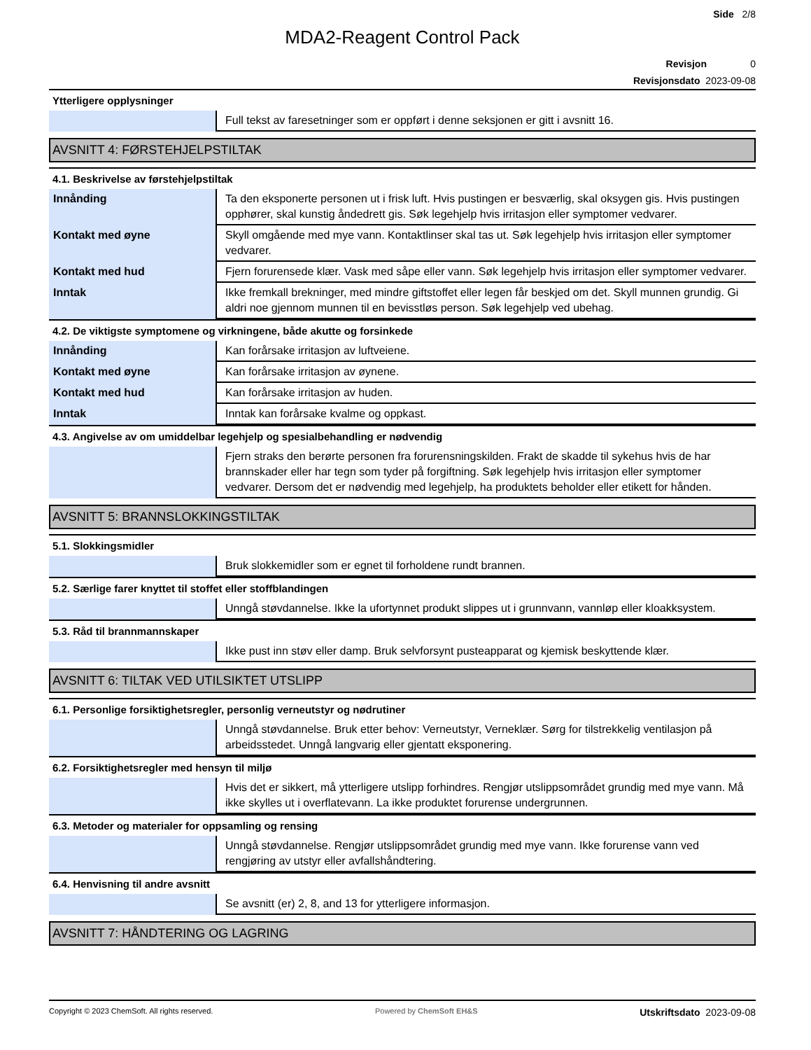Side 2/8
MDA2-Reagent Control Pack
Revisjon 0
Revisjonsdato 2023-09-08
Ytterligere opplysninger
| | Full tekst av faresetninger som er oppført i denne seksjonen er gitt i avsnitt 16. |
AVSNITT 4: FØRSTEHJELPSTILTAK
4.1. Beskrivelse av førstehjelpstiltak
| Innånding | Ta den eksponerte personen ut i frisk luft. Hvis pustingen er besværlig, skal oksygen gis. Hvis pustingen opphører, skal kunstig åndedrett gis. Søk legehjelp hvis irritasjon eller symptomer vedvarer. |
| Kontakt med øyne | Skyll omgående med mye vann. Kontaktlinser skal tas ut. Søk legehjelp hvis irritasjon eller symptomer vedvarer. |
| Kontakt med hud | Fjern forurensede klær. Vask med såpe eller vann. Søk legehjelp hvis irritasjon eller symptomer vedvarer. |
| Inntak | Ikke fremkall brekninger, med mindre giftstoffet eller legen får beskjed om det. Skyll munnen grundig. Gi aldri noe gjennom munnen til en bevisstløs person. Søk legehjelp ved ubehag. |
4.2. De viktigste symptomene og virkningene, både akutte og forsinkede
| Innånding | Kan forårsake irritasjon av luftveiene. |
| Kontakt med øyne | Kan forårsake irritasjon av øynene. |
| Kontakt med hud | Kan forårsake irritasjon av huden. |
| Inntak | Inntak kan forårsake kvalme og oppkast. |
4.3. Angivelse av om umiddelbar legehjelp og spesialbehandling er nødvendig
| | Fjern straks den berørte personen fra forurensningskilden. Frakt de skadde til sykehus hvis de har brannskader eller har tegn som tyder på forgiftning. Søk legehjelp hvis irritasjon eller symptomer vedvarer. Dersom det er nødvendig med legehjelp, ha produktets beholder eller etikett for hånden. |
AVSNITT 5: BRANNSLOKKINGSTILTAK
5.1. Slokkingsmidler
| | Bruk slokkemidler som er egnet til forholdene rundt brannen. |
5.2. Særlige farer knyttet til stoffet eller stoffblandingen
| | Unngå støvdannelse. Ikke la ufortynnet produkt slippes ut i grunnvann, vannløp eller kloakksystem. |
5.3. Råd til brannmannskaper
| | Ikke pust inn støv eller damp. Bruk selvforsynt pusteapparat og kjemisk beskyttende klær. |
AVSNITT 6: TILTAK VED UTILSIKTET UTSLIPP
6.1. Personlige forsiktighetsregler, personlig verneutstyr og nødrutiner
| | Unngå støvdannelse. Bruk etter behov: Verneutstyr, Verneklær. Sørg for tilstrekkelig ventilasjon på arbeidsstedet. Unngå langvarig eller gjentatt eksponering. |
6.2. Forsiktighetsregler med hensyn til miljø
| | Hvis det er sikkert, må ytterligere utslipp forhindres. Rengjør utslippsområdet grundig med mye vann. Må ikke skylles ut i overflatevann. La ikke produktet forurense undergrunnen. |
6.3. Metoder og materialer for oppsamling og rensing
| | Unngå støvdannelse. Rengjør utslippsområdet grundig med mye vann. Ikke forurense vann ved rengjøring av utstyr eller avfallshåndtering. |
6.4. Henvisning til andre avsnitt
| | Se avsnitt (er) 2, 8, and 13 for ytterligere informasjon. |
AVSNITT 7: HÅNDTERING OG LAGRING
Copyright © 2023 ChemSoft. All rights reserved. Powered by ChemSoft EH&S Utskriftsdato 2023-09-08